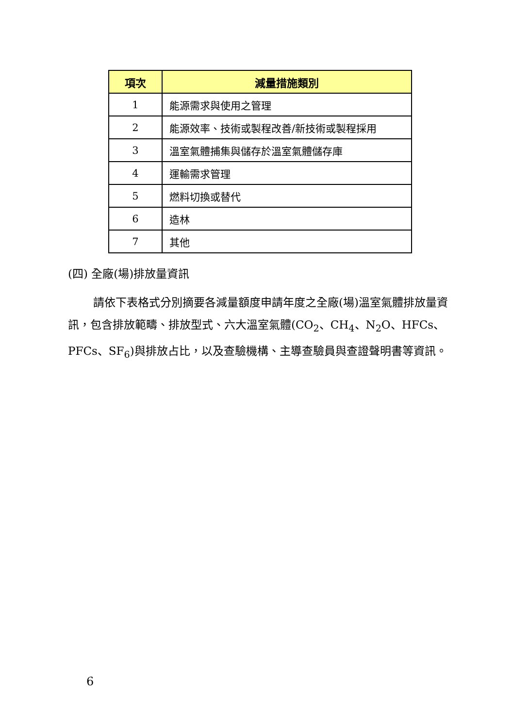| 項次 | 減量措施類別 |
| --- | --- |
| 1 | 能源需求與使用之管理 |
| 2 | 能源效率、技術或製程改善/新技術或製程採用 |
| 3 | 溫室氣體捕集與儲存於溫室氣體儲存庫 |
| 4 | 運輸需求管理 |
| 5 | 燃料切換或替代 |
| 6 | 造林 |
| 7 | 其他 |
(四) 全廠(場)排放量資訊
請依下表格式分別摘要各減量額度申請年度之全廠(場)溫室氣體排放量資訊，包含排放範疇、排放型式、六大溫室氣體(CO<sub>2</sub>、CH<sub>4</sub>、N<sub>2</sub>O、HFCs、PFCs、SF<sub>6</sub>)與排放占比，以及查驗機構、主導查驗員與查證聲明書等資訊。
6